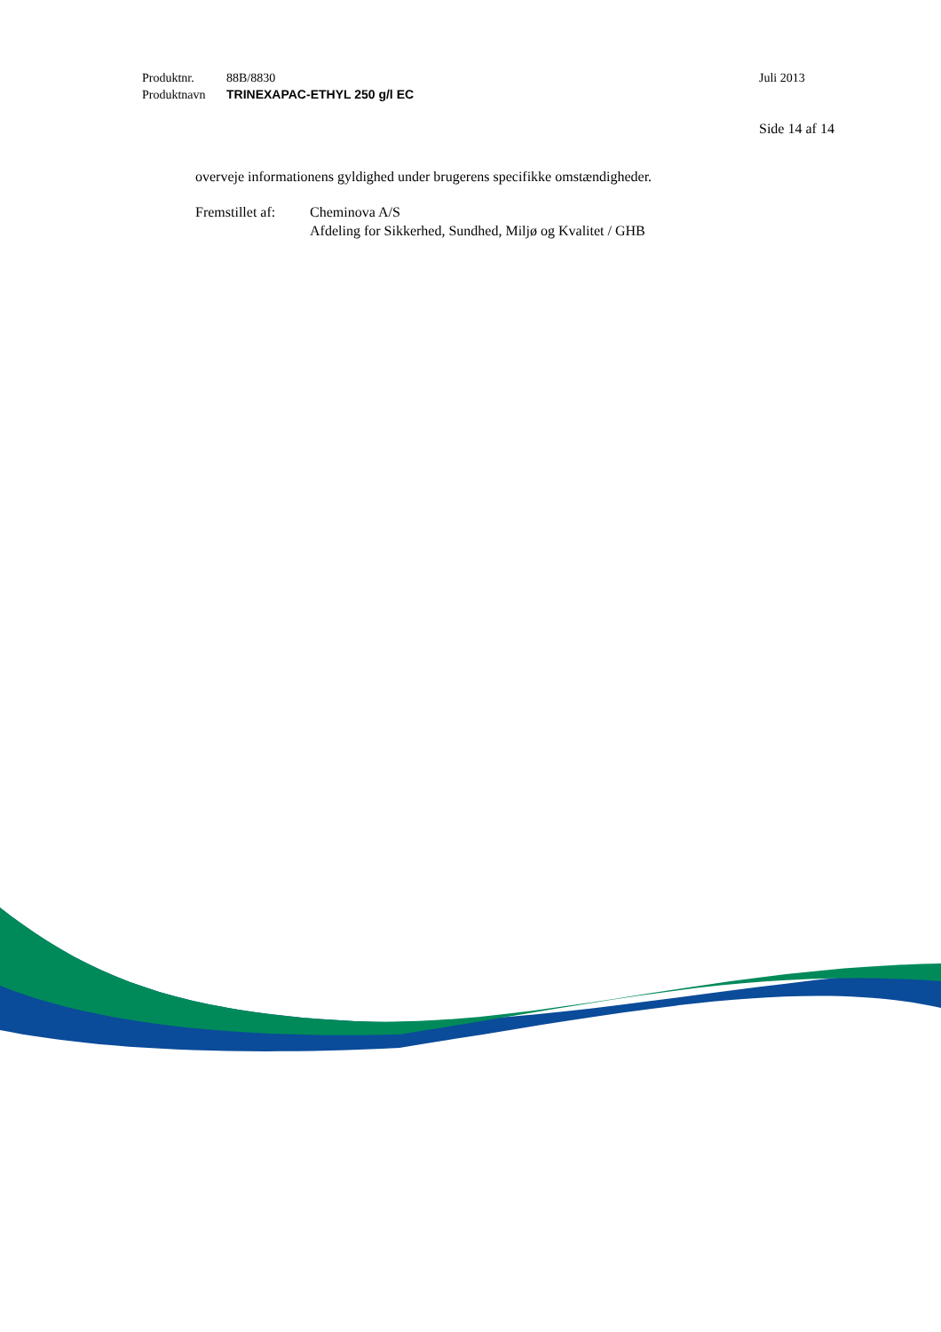Produktnr. 88B/8830 Juli 2013
Produktnavn TRINEXAPAC-ETHYL 250 g/l EC
Side 14 af 14
overveje informationens gyldighed under brugerens specifikke omstændigheder.
Fremstillet af: Cheminova A/S
Afdeling for Sikkerhed, Sundhed, Miljø og Kvalitet / GHB